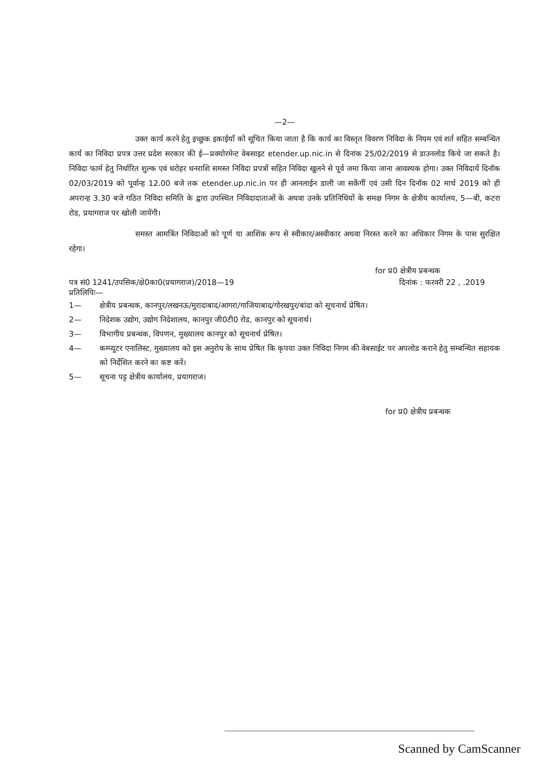—2—
उक्त कार्य करने हेतु इच्छुक इकाईयाँ को सूचित किया जाता है कि कार्य का विस्तृत विवरण निविदा के नियम एवं शर्त सहित सम्बन्धित कार्य का निविदा प्रपत्र उत्तर प्रदेश सरकार की ई—प्रक्योरमेन्ट वेबसाइट etender.up.nic.in से दिनांक 25/02/2019 से डाउनलोड किये जा सकते है। निविदा फार्म हेतु निर्धारित शुल्क एवं धरोहर धनराशि समस्त निविदा प्रपत्रों सहित निविदा खुलने से पूर्व जमा किया जाना आवश्यक होगा। उक्त निविदायें दिनॉक 02/03/2019 को पूर्वान्ह 12.00 बजे तक etender.up.nic.in पर ही आनलाईन डाली जा सकेंगीं एवं उसी दिन दिनॉक 02 मार्च 2019 को ही अपरान्ह 3.30 बजे गठित निविदा समिति के द्वारा उपस्थित निविदादाताओं के अथवा उनके प्रतिनिधियों के समक्ष निगम के क्षेत्रीय कार्यालय, 5—बी, कटरा रोड, प्रयागराज पर खोली जायेंगी।
समस्त आमत्रिंत निविदाओं को पूर्ण या आशिंक रूप से स्वीकार/अस्वीकार अथवा निरस्त करने का अधिकार निगम के पास सुरक्षित रहेगा।
for प्र0 क्षेत्रीय प्रबन्धक
पत्र सं0 1241/उपसिक/क्षे0का0(प्रयागराज)/2018—19 दिनांक : फरवरी 22 , .2019
प्रतिलिपिः—
1— क्षेत्रीय प्रबन्धक, कानपुर/लखनऊ/मुरादाबाद/आगरा/गाजियाबाद/गोरखपुर/बांदा को सूचनार्थ प्रेषित।
2— निदेशक उद्योग, उद्योग निदेशालय, कानपुर जी0टी0 रोड, कानपुर को सूचनार्थ।
3— विभागीय प्रबन्धक, विपणन, मुख्यालय कानपुर को सूचनार्थ प्रेषित।
4— कम्प्यूटर एनालिस्ट, मुख्यालय को इस अनुरोध के साथ प्रेषित कि कृपया उक्त निविदा निगम की वेबसाईट पर अपलोड कराने हेतु सम्बन्धित सहायक को निर्देशित करने का कष्ट करें।
5— सूचना पट्ट क्षेत्रीय कार्यालय, प्रयागराज।
for प्र0 क्षेत्रीय प्रबन्धक
Scanned by CamScanner